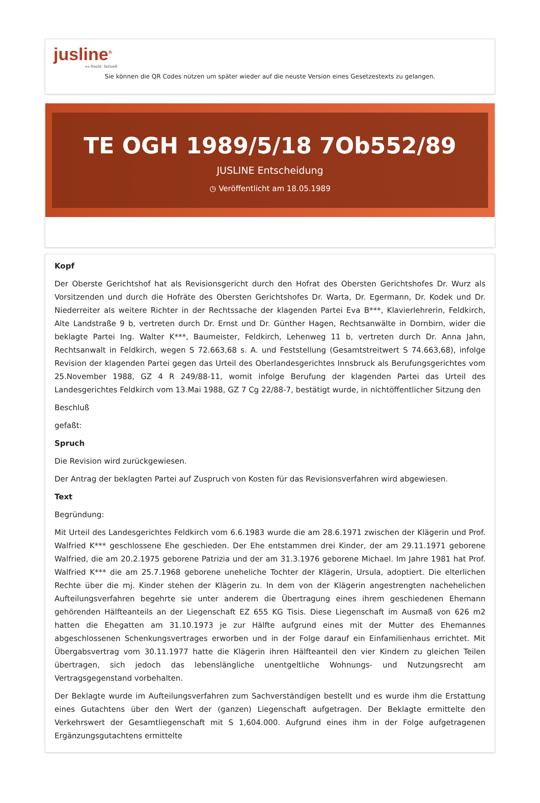jusline<sup>®</sup>
»» Recht. Schnell
Sie können die QR Codes nützen um später wieder auf die neuste Version eines Gesetzestexts zu gelangen.
TE OGH 1989/5/18 7Ob552/89
JUSLINE Entscheidung
◷ Veröffentlicht am 18.05.1989
Kopf
Der Oberste Gerichtshof hat als Revisionsgericht durch den Hofrat des Obersten Gerichtshofes Dr. Wurz als Vorsitzenden und durch die Hofräte des Obersten Gerichtshofes Dr. Warta, Dr. Egermann, Dr. Kodek und Dr. Niederreiter als weitere Richter in der Rechtssache der klagenden Partei Eva B***, Klavierlehrerin, Feldkirch, Alte Landstraße 9 b, vertreten durch Dr. Ernst und Dr. Günther Hagen, Rechtsanwälte in Dornbirn, wider die beklagte Partei Ing. Walter K***, Baumeister, Feldkirch, Lehenweg 11 b, vertreten durch Dr. Anna Jahn, Rechtsanwalt in Feldkirch, wegen S 72.663,68 s. A. und Feststellung (Gesamtstreitwert S 74.663,68), infolge Revision der klagenden Partei gegen das Urteil des Oberlandesgerichtes Innsbruck als Berufungsgerichtes vom 25.November 1988, GZ 4 R 249/88-11, womit infolge Berufung der klagenden Partei das Urteil des Landesgerichtes Feldkirch vom 13.Mai 1988, GZ 7 Cg 22/88-7, bestätigt wurde, in nichtöffentlicher Sitzung den
Beschluß
gefaßt:
Spruch
Die Revision wird zurückgewiesen.
Der Antrag der beklagten Partei auf Zuspruch von Kosten für das Revisionsverfahren wird abgewiesen.
Text
Begründung:
Mit Urteil des Landesgerichtes Feldkirch vom 6.6.1983 wurde die am 28.6.1971 zwischen der Klägerin und Prof. Walfried K*** geschlossene Ehe geschieden. Der Ehe entstammen drei Kinder, der am 29.11.1971 geborene Walfried, die am 20.2.1975 geborene Patrizia und der am 31.3.1976 geborene Michael. Im Jahre 1981 hat Prof. Walfried K*** die am 25.7.1968 geborene uneheliche Tochter der Klägerin, Ursula, adoptiert. Die elterlichen Rechte über die mj. Kinder stehen der Klägerin zu. In dem von der Klägerin angestrengten nachehelichen Aufteilungsverfahren begehrte sie unter anderem die Übertragung eines ihrem geschiedenen Ehemann gehörenden Hälfteanteils an der Liegenschaft EZ 655 KG Tisis. Diese Liegenschaft im Ausmaß von 626 m2 hatten die Ehegatten am 31.10.1973 je zur Hälfte aufgrund eines mit der Mutter des Ehemannes abgeschlossenen Schenkungsvertrages erworben und in der Folge darauf ein Einfamilienhaus errichtet. Mit Übergabsvertrag vom 30.11.1977 hatte die Klägerin ihren Hälfteanteil den vier Kindern zu gleichen Teilen übertragen, sich jedoch das lebenslängliche unentgeltliche Wohnungs- und Nutzungsrecht am Vertragsgegenstand vorbehalten.
Der Beklagte wurde im Aufteilungsverfahren zum Sachverständigen bestellt und es wurde ihm die Erstattung eines Gutachtens über den Wert der (ganzen) Liegenschaft aufgetragen. Der Beklagte ermittelte den Verkehrswert der Gesamtliegenschaft mit S 1,604.000. Aufgrund eines ihm in der Folge aufgetragenen Ergänzungsgutachtens ermittelte